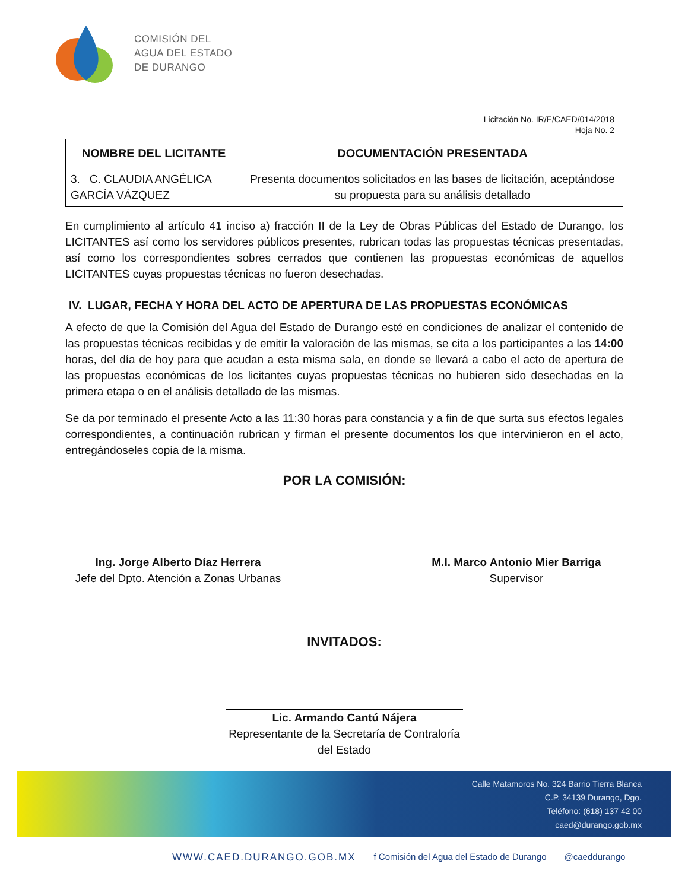COMISIÓN DEL
AGUA DEL ESTADO
DE DURANGO
Licitación No. IR/E/CAED/014/2018
Hoja No. 2
| NOMBRE DEL LICITANTE | DOCUMENTACIÓN PRESENTADA |
| --- | --- |
| 3. C. CLAUDIA ANGÉLICA GARCÍA VÁZQUEZ | Presenta documentos solicitados en las bases de licitación, aceptándose su propuesta para su análisis detallado |
En cumplimiento al artículo 41 inciso a) fracción II de la Ley de Obras Públicas del Estado de Durango, los LICITANTES así como los servidores públicos presentes, rubrican todas las propuestas técnicas presentadas, así como los correspondientes sobres cerrados que contienen las propuestas económicas de aquellos LICITANTES cuyas propuestas técnicas no fueron desechadas.
IV. LUGAR, FECHA Y HORA DEL ACTO DE APERTURA DE LAS PROPUESTAS ECONÓMICAS
A efecto de que la Comisión del Agua del Estado de Durango esté en condiciones de analizar el contenido de las propuestas técnicas recibidas y de emitir la valoración de las mismas, se cita a los participantes a las 14:00 horas, del día de hoy para que acudan a esta misma sala, en donde se llevará a cabo el acto de apertura de las propuestas económicas de los licitantes cuyas propuestas técnicas no hubieren sido desechadas en la primera etapa o en el análisis detallado de las mismas.
Se da por terminado el presente Acto a las 11:30 horas para constancia y a fin de que surta sus efectos legales correspondientes, a continuación rubrican y firman el presente documentos los que intervinieron en el acto, entregándoseles copia de la misma.
POR LA COMISIÓN:
Ing. Jorge Alberto Díaz Herrera
Jefe del Dpto. Atención a Zonas Urbanas
M.I. Marco Antonio Mier Barriga
Supervisor
INVITADOS:
Lic. Armando Cantú Nájera
Representante de la Secretaría de Contraloría del Estado
Calle Matamoros No. 324 Barrio Tierra Blanca
C.P. 34139 Durango, Dgo.
Teléfono: (618) 137 42 00
caed@durango.gob.mx
WWW.CAED.DURANGO.GOB.MX f Comisión del Agua del Estado de Durango @caeddurango